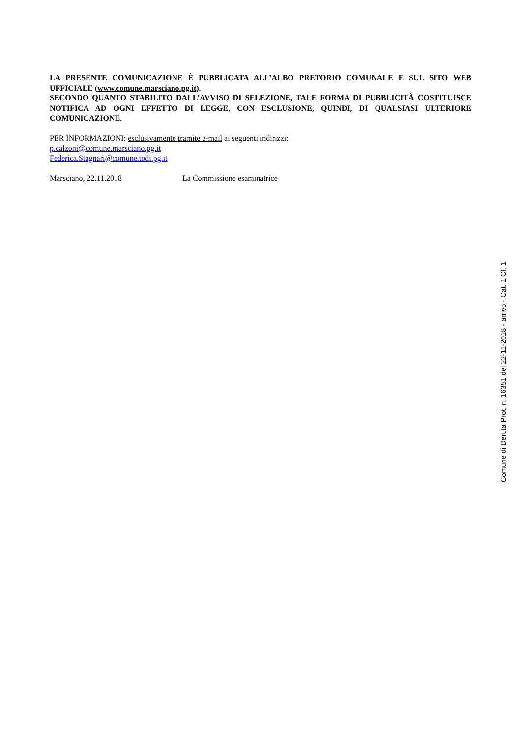LA PRESENTE COMUNICAZIONE È PUBBLICATA ALL’ALBO PRETORIO COMUNALE E SUL SITO WEB UFFICIALE (www.comune.marsciano.pg.it).
SECONDO QUANTO STABILITO DALL’AVVISO DI SELEZIONE, TALE FORMA DI PUBBLICITÀ COSTITUISCE NOTIFICA AD OGNI EFFETTO DI LEGGE, CON ESCLUSIONE, QUINDI, DI QUALSIASI ULTERIORE COMUNICAZIONE.
PER INFORMAZIONI: esclusivamente tramite e-mail ai seguenti indirizzi:
p.calzoni@comune.marsciano.pg.it
Federica.Stagnari@comune.todi.pg.it
Marsciano, 22.11.2018 La Commissione esaminatrice
Comune di Deruta Prot. n. 16351 del 22-11-2018 - arrivo - Cat. 1 Cl. 1